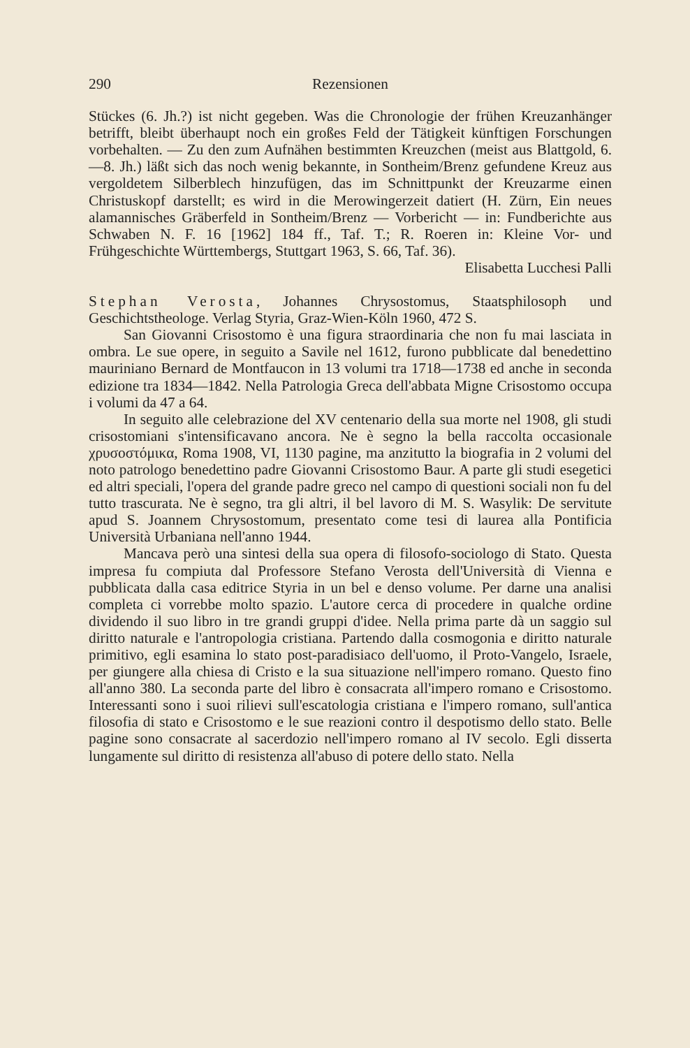290 Rezensionen
Stückes (6. Jh.?) ist nicht gegeben. Was die Chronologie der frühen Kreuzanhänger betrifft, bleibt überhaupt noch ein großes Feld der Tätigkeit künftigen Forschungen vorbehalten. — Zu den zum Aufnähen bestimmten Kreuzchen (meist aus Blattgold, 6.—8. Jh.) läßt sich das noch wenig bekannte, in Sontheim/Brenz gefundene Kreuz aus vergoldetem Silberblech hinzufügen, das im Schnittpunkt der Kreuzarme einen Christuskopf darstellt; es wird in die Merowingerzeit datiert (H. Zürn, Ein neues alamannisches Gräberfeld in Sontheim/Brenz — Vorbericht — in: Fundberichte aus Schwaben N. F. 16 [1962] 184 ff., Taf. T.; R. Roeren in: Kleine Vor- und Frühgeschichte Württembergs, Stuttgart 1963, S. 66, Taf. 36).
Elisabetta Lucchesi Palli
Stephan Verosta, Johannes Chrysostomus, Staatsphilosoph und Geschichtstheologe. Verlag Styria, Graz-Wien-Köln 1960, 472 S.
San Giovanni Crisostomo è una figura straordinaria che non fu mai lasciata in ombra. Le sue opere, in seguito a Savile nel 1612, furono pubblicate dal benedettino mauriniano Bernard de Montfaucon in 13 volumi tra 1718—1738 ed anche in seconda edizione tra 1834—1842. Nella Patrologia Greca dell'abbata Migne Crisostomo occupa i volumi da 47 a 64.
In seguito alle celebrazione del XV centenario della sua morte nel 1908, gli studi crisostomiani s'intensificavano ancora. Ne è segno la bella raccolta occasionale χρυσοστόμικα, Roma 1908, VI, 1130 pagine, ma anzitutto la biografia in 2 volumi del noto patrologo benedettino padre Giovanni Crisostomo Baur. A parte gli studi esegetici ed altri speciali, l'opera del grande padre greco nel campo di questioni sociali non fu del tutto trascurata. Ne è segno, tra gli altri, il bel lavoro di M. S. Wasylik: De servitute apud S. Joannem Chrysostomum, presentato come tesi di laurea alla Pontificia Università Urbaniana nell'anno 1944.
Mancava però una sintesi della sua opera di filosofo-sociologo di Stato. Questa impresa fu compiuta dal Professore Stefano Verosta dell'Università di Vienna e pubblicata dalla casa editrice Styria in un bel e denso volume. Per darne una analisi completa ci vorrebbe molto spazio. L'autore cerca di procedere in qualche ordine dividendo il suo libro in tre grandi gruppi d'idee. Nella prima parte dà un saggio sul diritto naturale e l'antropologia cristiana. Partendo dalla cosmogonia e diritto naturale primitivo, egli esamina lo stato post-paradisiaco dell'uomo, il Proto-Vangelo, Israele, per giungere alla chiesa di Cristo e la sua situazione nell'impero romano. Questo fino all'anno 380. La seconda parte del libro è consacrata all'impero romano e Crisostomo. Interessanti sono i suoi rilievi sull'escatologia cristiana e l'impero romano, sull'antica filosofia di stato e Crisostomo e le sue reazioni contro il despotismo dello stato. Belle pagine sono consacrate al sacerdozio nell'impero romano al IV secolo. Egli disserta lungamente sul diritto di resistenza all'abuso di potere dello stato. Nella